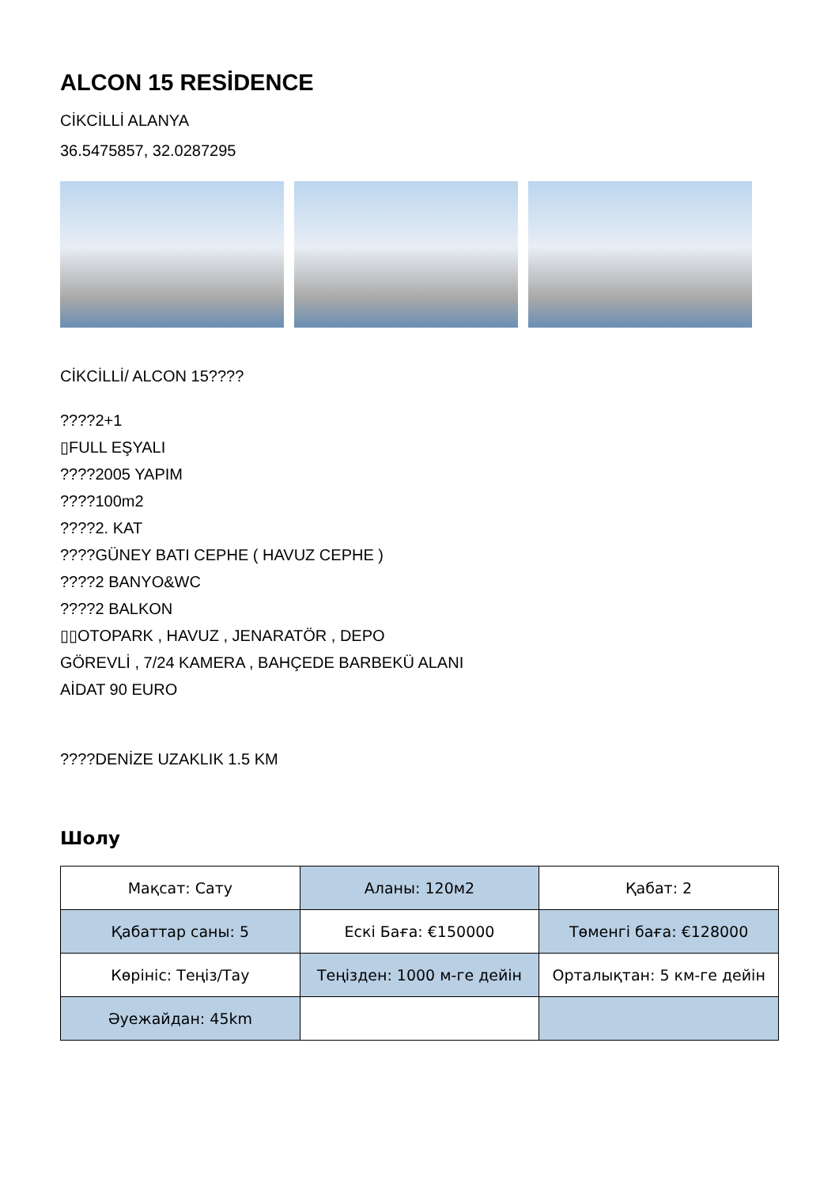ALCON 15 RESİDENCE
CİKCİLLİ ALANYA
36.5475857, 32.0287295
CİKCİLLİ/ ALCON 15????
????2+1
▯FULL EŞYALI
????2005 YAPIM
????100m2
????2. KAT
????GÜNEY BATI CEPHE ( HAVUZ CEPHE )
????2 BANYO&WC
????2 BALKON
▯▯OTOPARK , HAVUZ , JENARATÖR , DEPO
GÖREVLİ , 7/24 KAMERA , BAHÇEDE BARBEKÜ ALANI
AİDAT 90 EURO
????DENİZE UZAKLIK 1.5 KM
Шолу
| Мақсат: Сату | Аланы: 120м2 | Қабат: 2 |
| Қабаттар саны: 5 | Ескі Баға: €150000 | Төменгі баға: €128000 |
| Көрініс: Теңіз/Тау | Теңізден: 1000 м-ге дейін | Орталықтан: 5 км-ге дейін |
| Әуежайдан: 45km | | |